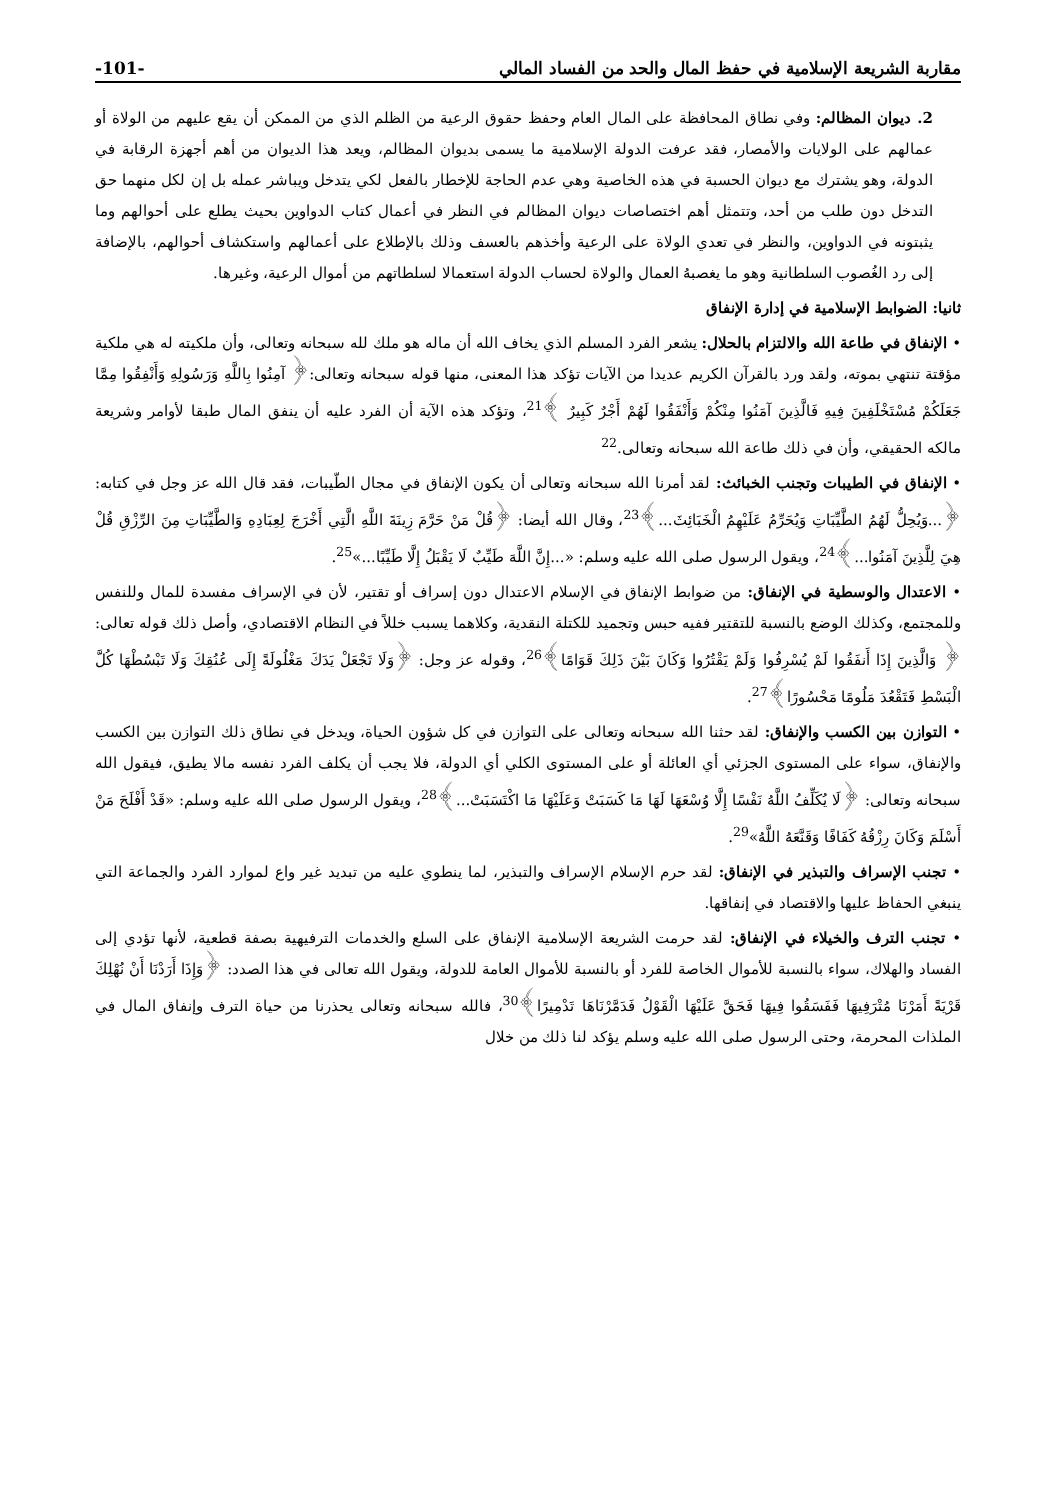مقاربة الشريعة الإسلامية في حفظ المال والحد من الفساد المالي -101-
2. ديوان المظالم: وفي نطاق المحافظة على المال العام وحفظ حقوق الرعية من الظلم الذي من الممكن أن يقع عليهم من الولاة أو عمالهم على الولايات والأمصار، فقد عرفت الدولة الإسلامية ما يسمى بديوان المظالم، ويعد هذا الديوان من أهم أجهزة الرقابة في الدولة، وهو يشترك مع ديوان الحسبة في هذه الخاصية وهي عدم الحاجة للإخطار بالفعل لكي يتدخل ويباشر عمله بل إن لكل منهما حق التدخل دون طلب من أحد، وتتمثل أهم اختصاصات ديوان المظالم في النظر في أعمال كتاب الدواوين بحيث يطلع على أحوالهم وما يثبتونه في الدواوين، والنظر في تعدي الولاة على الرعية وأخذهم بالعسف وذلك بالإطلاع على أعمالهم واستكشاف أحوالهم، بالإضافة إلى رد الغُصوب السلطانية وهو ما يغصبهُ العمال والولاة لحساب الدولة استعمالا لسلطاتهم من أموال الرعية، وغيرها.
ثانيا: الضوابط الإسلامية في إدارة الإنفاق
• الإنفاق في طاعة الله والالتزام بالحلال: يشعر الفرد المسلم الذي يخاف الله أن ماله هو ملك لله سبحانه وتعالى، وأن ملكيته له هي ملكية مؤقتة تنتهي بموته، ولقد ورد بالقرآن الكريم عديدا من الآيات تؤكد هذا المعنى، منها قوله سبحانه وتعالى:﴿ آمِنُوا بِاللَّهِ وَرَسُولِهِ وَأَنْفِقُوا مِمَّا جَعَلَكُمْ مُسْتَخْلَفِينَ فِيهِ فَالَّذِينَ آمَنُوا مِنْكُمْ وَأَنْفَقُوا لَهُمْ أَجْرٌ كَبِيرٌ ﴾<sup>21</sup>، وتؤكد هذه الآية أن الفرد عليه أن ينفق المال طبقا لأوامر وشريعة مالكه الحقيقي، وأن في ذلك طاعة الله سبحانه وتعالى.<sup>22</sup>
• الإنفاق في الطيبات وتجنب الخبائث: لقد أمرنا الله سبحانه وتعالى أن يكون الإنفاق في مجال الطّيبات، فقد قال الله عز وجل في كتابه: ﴿...وَيُحِلُّ لَهُمُ الطَّيِّبَاتِ وَيُحَرِّمُ عَلَيْهِمُ الْخَبَائِثَ...﴾<sup>23</sup>، وقال الله أيضا: ﴿قُلْ مَنْ حَرَّمَ زِينَةَ اللَّهِ الَّتِي أَخْرَجَ لِعِبَادِهِ وَالطَّيِّبَاتِ مِنَ الرِّزْقِ قُلْ هِيَ لِلَّذِينَ آمَنُوا...﴾<sup>24</sup>، ويقول الرسول صلى الله عليه وسلم: «...إِنَّ اللَّهَ طَيِّبٌ لَا يَقْبَلُ إِلَّا طَيِّبًا...»<sup>25</sup>.
• الاعتدال والوسطية في الإنفاق: من ضوابط الإنفاق في الإسلام الاعتدال دون إسراف أو تقتير، لأن في الإسراف مفسدة للمال وللنفس وللمجتمع، وكذلك الوضع بالنسبة للتقتير ففيه حبس وتجميد للكتلة النقدية، وكلاهما يسبب خللاً في النظام الاقتصادي، وأصل ذلك قوله تعالى: ﴿ وَالَّذِينَ إِذَا أَنفَقُوا لَمْ يُسْرِفُوا وَلَمْ يَقْتُرُوا وَكَانَ بَيْنَ ذَلِكَ قَوَامًا﴾<sup>26</sup>، وقوله عز وجل: ﴿وَلَا تَجْعَلْ يَدَكَ مَغْلُولَةً إِلَى عُنُقِكَ وَلَا تَبْسُطْهَا كُلَّ الْبَسْطِ فَتَقْعُدَ مَلُومًا مَحْسُورًا﴾<sup>27</sup>.
• التوازن بين الكسب والإنفاق: لقد حثنا الله سبحانه وتعالى على التوازن في كل شؤون الحياة، ويدخل في نطاق ذلك التوازن بين الكسب والإنفاق، سواء على المستوى الجزئي أي العائلة أو على المستوى الكلي أي الدولة، فلا يجب أن يكلف الفرد نفسه مالا يطيق، فيقول الله سبحانه وتعالى: ﴿لَا يُكَلِّفُ اللَّهُ نَفْسًا إِلَّا وُسْعَهَا لَهَا مَا كَسَبَتْ وَعَلَيْهَا مَا اكْتَسَبَتْ...﴾<sup>28</sup>، ويقول الرسول صلى الله عليه وسلم: «قَدْ أَفْلَحَ مَنْ أَسْلَمَ وَكَانَ رِزْقُهُ كَفَافًا وَقَنَّعَهُ اللَّهُ»<sup>29</sup>.
• تجنب الإسراف والتبذير في الإنفاق: لقد حرم الإسلام الإسراف والتبذير، لما ينطوي عليه من تبديد غير واع لموارد الفرد والجماعة التي ينبغي الحفاظ عليها والاقتصاد في إنفاقها.
• تجنب الترف والخيلاء في الإنفاق: لقد حرمت الشريعة الإسلامية الإنفاق على السلع والخدمات الترفيهية بصفة قطعية، لأنها تؤدي إلى الفساد والهلاك، سواء بالنسبة للأموال الخاصة للفرد أو بالنسبة للأموال العامة للدولة، ويقول الله تعالى في هذا الصدد: ﴿وَإِذَا أَرَدْنَا أَنْ نُهْلِكَ قَرْيَةً أَمَرْنَا مُتْرَفِيهَا فَفَسَقُوا فِيهَا فَحَقَّ عَلَيْهَا الْقَوْلُ فَدَمَّرْنَاهَا تَدْمِيرًا﴾<sup>30</sup>، فالله سبحانه وتعالى يحذرنا من حياة الترف وإنفاق المال في الملذات المحرمة، وحتى الرسول صلى الله عليه وسلم يؤكد لنا ذلك من خلال